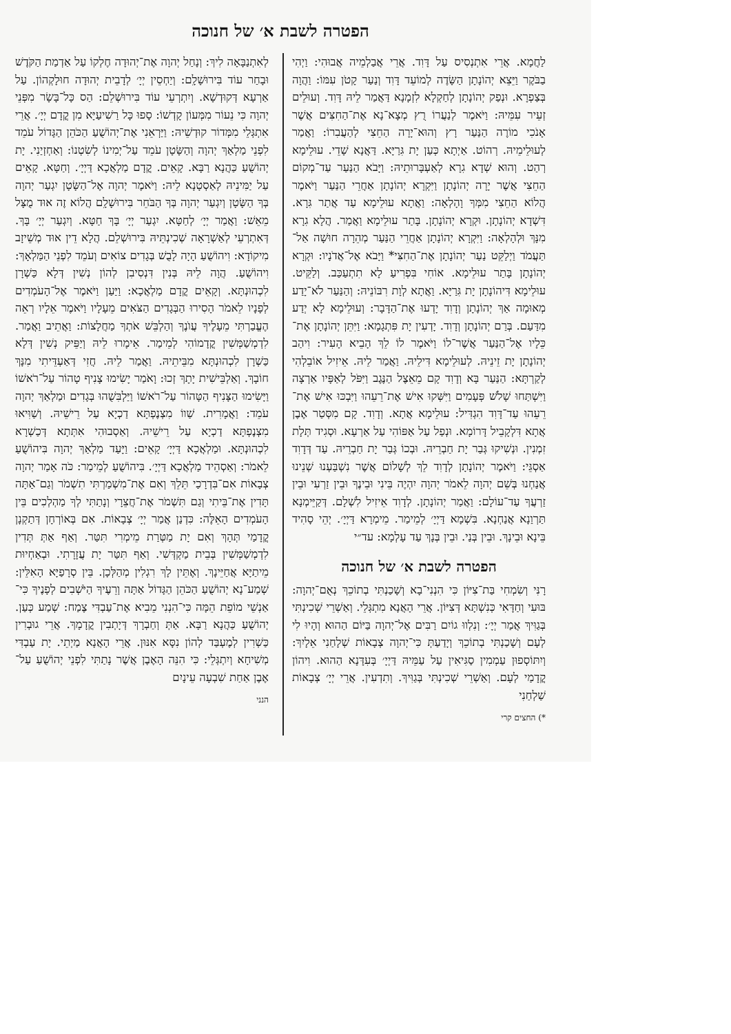הפטרה לשבת א׳ של חנוכה
לַחֲמָא. אֲרֵי אִתְנְסִיס עַל דָּוִד. אֲרֵי אֲבַלְמֵיה אֲבוּהִי: וַיְהִי בַבֹּקֶר וַיֵּצֵא יְהוֹנָתָן הַשָּׂדֶה לְמוֹעֵד דָּוִד וְנַעַר קָטֹן עִמּוֹ: וַהֲוָה בְּצַפְרָא. וּנְפַק יְהוֹנָתָן לְחַקְלָא לִזְמָנָא דַּאֲמַר לֵיהּ דָּוִד. וְעוּלֵים זְעֵיר עִמֵּיהּ: וַיֹּאמֶר לְנַעֲרוֹ רֻץ מְצָא־נָא אֶת־הַחִצִּים אֲשֶׁר אָנֹכִי מוֹרֶה הַנַּעַר רָץ וְהוּא־יָרָה הַחֵצִי לְהַעֲבִרוֹ: וַאֲמַר לְעוּלֵימֵיהּ. רְהוֹט. אַיְתָא כְּעַן יָת גִּרַיָּא. דַּאֲנָא שָׁדֵי. עוּלֵימָא רְהַט. וְהוּא שְׁדָא גִרָא לְאַעְבָּרוּתֵיהּ: וַיָּבֹא הַנַּעַר עַד־מְקוֹם הַחֵצִי אֲשֶׁר יָרָה יְהוֹנָתָן וַיִּקְרָא יְהוֹנָתָן אַחֲרֵי הַנַּעַר וַיֹּאמֶר הֲלוֹא הַחֵצִי מִמְּךָ וָהָלְאָה: וַאֲתָא עוּלֵימָא עַד אֲתַר גִּרָא. דִּשְׁדָא יְהוֹנָתָן. וּקְרָא יְהוֹנָתָן. בָּתַר עוּלֵימָא וַאֲמַר. הֲלָא גִרָא מִנָּךְ וּלְהָלְאָה: וַיִּקְרָא יְהוֹנָתָן אַחֲרֵי הַנַּעַר מְהֵרָה חוּשָׁה אַל־תַּעֲמֹד וַיְלַקֵּט נַעַר יְהוֹנָתָן אֶת־הַחִצִּי* וַיָּבֹא אֶל־אֲדֹנָיו: וּקְרָא יְהוֹנָתָן בָּתַר עוּלֵימָא. אוֹחִי בִּפְרִיעַ לָא תִתְעַכַּב. וְלַקֵּיט. עוּלֵימָא דִּיהוֹנָתָן יָת גִּרַיָּא. וַאֲתָא לְוָת רִבּוֹנֵיהּ: וְהַנַּעַר לֹא־יָדַע מְאוּמָה אַךְ יְהוֹנָתָן וְדָוִד יָדְעוּ אֶת־הַדָּבָר: וְעוּלֵימָא לָא יְדַע מִדַּעַם. בְּרַם יְהוֹנָתָן וְדָוִד. יָדְעִין יָת פִּתְגָמָא: וַיִּתֵּן יְהוֹנָתָן אֶת־כֵּלָיו אֶל־הַנַּעַר אֲשֶׁר־לוֹ וַיֹּאמֶר לוֹ לֵךְ הָבֵיא הָעִיר: וִיהַב יְהוֹנָתָן יָת זֵינֵיהּ. לְעוּלֵימָא דִּילֵיהּ. וַאֲמַר לֵיהּ. אֵיזִיל אוֹבֵלְהִי לְקַרְתָּא: הַנַּעַר בָּא וְדָוִד קָם מֵאֵצֶל הַנֶּגֶב וַיִּפֹּל לְאַפָּיו אַרְצָה וַיִּשְׁתַּחוּ שָׁלֹשׁ פְּעָמִים וַיִּשְּׁקוּ אִישׁ אֶת־רֵעֵהוּ וַיִּבְכּוּ אִישׁ אֶת־רֵעֵהוּ עַד־דָּוִד הִגְדִּיל: עוּלֵימָא אֲתָא. וְדָוִד. קָם מִסְּטַר אֶבֶן אֲתָא דִּלְקָבֵיל דָּרוֹמָא. וּנְפַל עַל אַפּוֹהִי עַל אַרְעָא. וּסְגִיד תְּלָת זִמְנִין. וּנְשִׁיקוּ גְּבַר יָת חַבְרֵיהּ. וּבְכוֹ גְּבַר יָת חַבְרֵיהּ. עַד דְּדָוִד אַסְגֵּי: וַיֹּאמֶר יְהוֹנָתָן לְדָוִד לֵךְ לְשָׁלוֹם אֲשֶׁר נִשְׁבַּעְנוּ שְׁנֵינוּ אֲנַחְנוּ בְּשֵׁם יְהוָה לֵאמֹר יְהוָה יִהְיֶה בֵּינִי וּבֵינֶךָ וּבֵין זַרְעִי וּבֵין זַרְעֲךָ עַד־עוֹלָם: וַאֲמַר יְהוֹנָתָן. לְדָוִד אֵיזִיל לִשְׁלָם. דְּקַיֵּימְנָא תַּרְוַנָא אֲנַחְנָא. בִּשְׁמָא דַּיְיָ׳ לְמֵימַר. מֵימְרָא דַּיְיָ׳. יְהֵי סָהִיד בֵּינָא וּבֵינָךְ. וּבֵין בְּנַי. וּבֵין בְּנָךְ עַד עָלְמָא: עד״י
הפטרה לשבת א׳ של חנוכה
רָנִּי וְשִׂמְחִי בַּת־צִיּוֹן כִּי הִנְנִי־בָא וְשָׁכַנְתִּי בְתוֹכֵךְ נְאֻם־יְהוָה: בּוּעִי וְחַדָּאִי כְּנִשְׁתָּא דְּצִיּוֹן. אֲרֵי הָאֲנָא מִתְגְּלֵי. וְאַשְׁרֵי שְׁכִינְתִּי בְּגַוִּיךְ אֲמַר יְיָ׳: וְנִלְווּ גוֹיִם רַבִּים אֶל־יְהוָה בַּיּוֹם הַהוּא וְהָיוּ לִי לְעָם וְשָׁכַנְתִּי בְתוֹכֵךְ וְיָדַעַתְּ כִּי־יְהוָה צְבָאוֹת שְׁלָחַנִי אֵלָיִךְ: וְיִתּוֹסְפוּן עַמְמִין סַגִּיאִין עַל עַמֵּיהּ דַּיְיָ׳ בְּעִדָּנָא הַהוּא. וִיהוֹן קֳדָמַי לְעָם. וְאַשְׁרֵי שְׁכִינְתִּי בְּגַוִּיךְ. וְתִדְעִין. אֲרֵי יְיָ׳ צְבָאוֹת שַׁלְחַנִי
*) החצים קרי
לְאִתְנַבָּאָה לִיךְ: וְנָחַל יְהוָה אֶת־יְהוּדָה חֶלְקוֹ עַל אַדְמַת הַקֹּדֶשׁ וּבָחַר עוֹד בִּירוּשָׁלִָם: וְיַחְסֵין יְיָ׳ לְדָבֵית יְהוּדָה חוּלָקְהוֹן. עַל אַרְעָא דְּקוּדְשָׁא. וְיִתְרְעֵי עוֹד בִּירוּשְׁלֵם: הַס כָּל־בָּשָׂר מִפְּנֵי יְהוָה כִּי נֵעוֹר מִמְּעוֹן קָדְשׁוֹ: סָפוּ כָּל רַשִׁיעַיָּא מִן קֳדָם יְיָ׳. אֲרֵי אִתְגְּלֵי מִמְּדוֹר קוּדְשֵׁיהּ: וַיַּרְאֵנִי אֶת־יְהוֹשֻׁעַ הַכֹּהֵן הַגָּדוֹל עֹמֵד לִפְנֵי מַלְאַךְ יְהוָה וְהַשָּׂטָן עֹמֵד עַל־יְמִינוֹ לְשִׂטְנוֹ: וְאַחְזְיַנִי. יָת יְהוֹשֻׁעַ כַּהֲנָא רַבָּא. קָאֵים. קֳדָם מַלְאֲכָא דַּיְיָ׳. וְחַטָּא. קָאֵים עַל יַמִּינֵיהּ לְאַסְטָנָא לֵיהּ: וַיֹּאמֶר יְהוָה אֶל־הַשָּׂטָן יִגְעַר יְהוָה בְּךָ הַשָּׂטָן וְיִגְעַר יְהוָה בְּךָ הַבֹּחֵר בִּירוּשָׁלִָם הֲלוֹא זֶה אוּד מֻצָּל מֵאֵשׁ: וַאֲמַר יְיָ׳ לְחַטָּא. יִגְעַר יְיָ׳ בָּךְ חַטָּא. וְיִגְעַר יְיָ׳ בָּךְ. דְּאִתְרְעֵי לְאַשְׁרָאָה שְׁכִינְתֵּיהּ בִּירוּשְׁלֵם. הֲלָא דֵין אוּד מְשֵׁיזָב מִיקוֹדָא: וִיהוֹשֻׁעַ הָיָה לָבֻשׁ בְּגָדִים צוֹאִים וְעֹמֵד לִפְנֵי הַמַּלְאָךְ: וִיהוֹשֻׁעַ. הֲוָה לֵיהּ בְּנִין דִּנְסִיבִן לְהוֹן נְשִׁין דְּלָא כַּשְׁרָן לִכְהוּנְתָּא. וְקָאֵים קֳדָם מַלְאֲכָא: וַיַּעַן וַיֹּאמֶר אֶל־הָעֹמְדִים לְפָנָיו לֵאמֹר הָסִירוּ הַבְּגָדִים הַצֹּאִים מֵעָלָיו וַיֹּאמֶר אֵלָיו רְאֵה הֶעֱבַרְתִּי מֵעָלֶיךָ עֲוֺנֶךָ וְהַלְבֵּשׁ אֹתְךָ מַחֲלָצוֹת: וַאֲתֵיב וַאֲמַר. לִדְמְשַׁמְּשִׁין קֳדָמוֹהִי לְמֵימַר. אֵימָרוּ לֵיהּ וְיַפֵּיק נְשִׁין דְּלָא כַּשְׁרָן לִכְהוּנְתָּא מִבֵּיתֵיהּ. וַאֲמַר לֵיהּ. חֲזִי דְּאַעְדֵּיתִי מִנָּךְ חוֹבָךְ. וְאַלְבֵּישִׁית יָתָךְ זְכוּ: וָאֹמַר יָשִׂימוּ צָנִיף טָהוֹר עַל־רֹאשׁוֹ וַיָּשִׂימוּ הַצָּנִיף הַטָּהוֹר עַל־רֹאשׁוֹ וַיַּלְבִּשֻׁהוּ בְּגָדִים וּמַלְאַךְ יְהוָה עֹמֵד: וַאֲמָרִית. שַׁווֹ מִצְנֶפְתָּא דַכְיָא עַל רֵישֵׁיהּ. וְשַׁוִּיאוּ מִצְנֶפְתָּא דַכְיָא עַל רֵישֵׁיהּ. וְאַסְבוּהִי אִתְּתָא דְּכַשְׁרָא לִכְהוּנְתָּא. וּמַלְאֲכָא דַּיְיָ׳ קָאֵים: וַיָּעַד מַלְאַךְ יְהוָה בִּיהוֹשֻׁעַ לֵאמֹר: וְאַסְהֵיד מַלְאֲכָא דַּיְיָ׳. בִּיהוֹשֻׁעַ לְמֵימַר: כֹּה אָמַר יְהוָה צְבָאוֹת אִם־בִּדְרָכַי תֵּלֵךְ וְאִם אֶת־מִשְׁמַרְתִּי תִשְׁמֹר וְגַם־אַתָּה תָּדִין אֶת־בֵּיתִי וְגַם תִּשְׁמֹר אֶת־חֲצֵרָי וְנָתַתִּי לְךָ מַהְלְכִים בֵּין הָעֹמְדִים הָאֵלֶּה: כִּדְנַן אֲמַר יְיָ׳ צְבָאוֹת. אִם בְּאוֹרְחָן דְּתַקְנָן קֳדָמַי תְּהָךְ וְאִם יָת מַטְּרַת מֵימְרִי תִּטַּר. וְאַף אַתְּ תְּדִין לִדְמְשַׁמְּשִׁין בְּבֵית מַקְדְּשִׁי. וְאַף תִּטַּר יָת עֲזָרָתִי. וּבְאַחְיוּת מֵיתַיָּא אֲחַיֵּינָךְ. וְאֶתֵּין לָךְ רִגְלִין מְהַלְּכָן. בֵּין סְרָפַיָּא הָאִלֵּין: שְׁמַע־נָא יְהוֹשֻׁעַ הַכֹּהֵן הַגָּדוֹל אַתָּה וְרֵעֶיךָ הַיֹּשְׁבִים לְפָנֶיךָ כִּי־אַנְשֵׁי מוֹפֵת הֵמָּה כִּי־הִנְנִי מֵבִיא אֶת־עַבְדִּי צֶמַח: שְׁמַע כְּעַן. יְהוֹשֻׁעַ כַּהֲנָא רַבָּא. אַתְּ וְחַבְרָךְ דְּיָתְבִין קֳדָמָךְ. אֲרֵי גוּבְרִין כַּשְׁרִין לְמֶעְבַּד לְהוֹן נִסָּא אִנּוּן. אֲרֵי הָאֲנָא מַיְתֵי. יָת עַבְדִּי מְשִׁיחָא וְיִתְגְּלֵי: כִּי הִנֵּה הָאֶבֶן אֲשֶׁר נָתַתִּי לִפְנֵי יְהוֹשֻׁעַ עַל־אֶבֶן אַחַת שִׁבְעָה עֵינָיִם
הנני